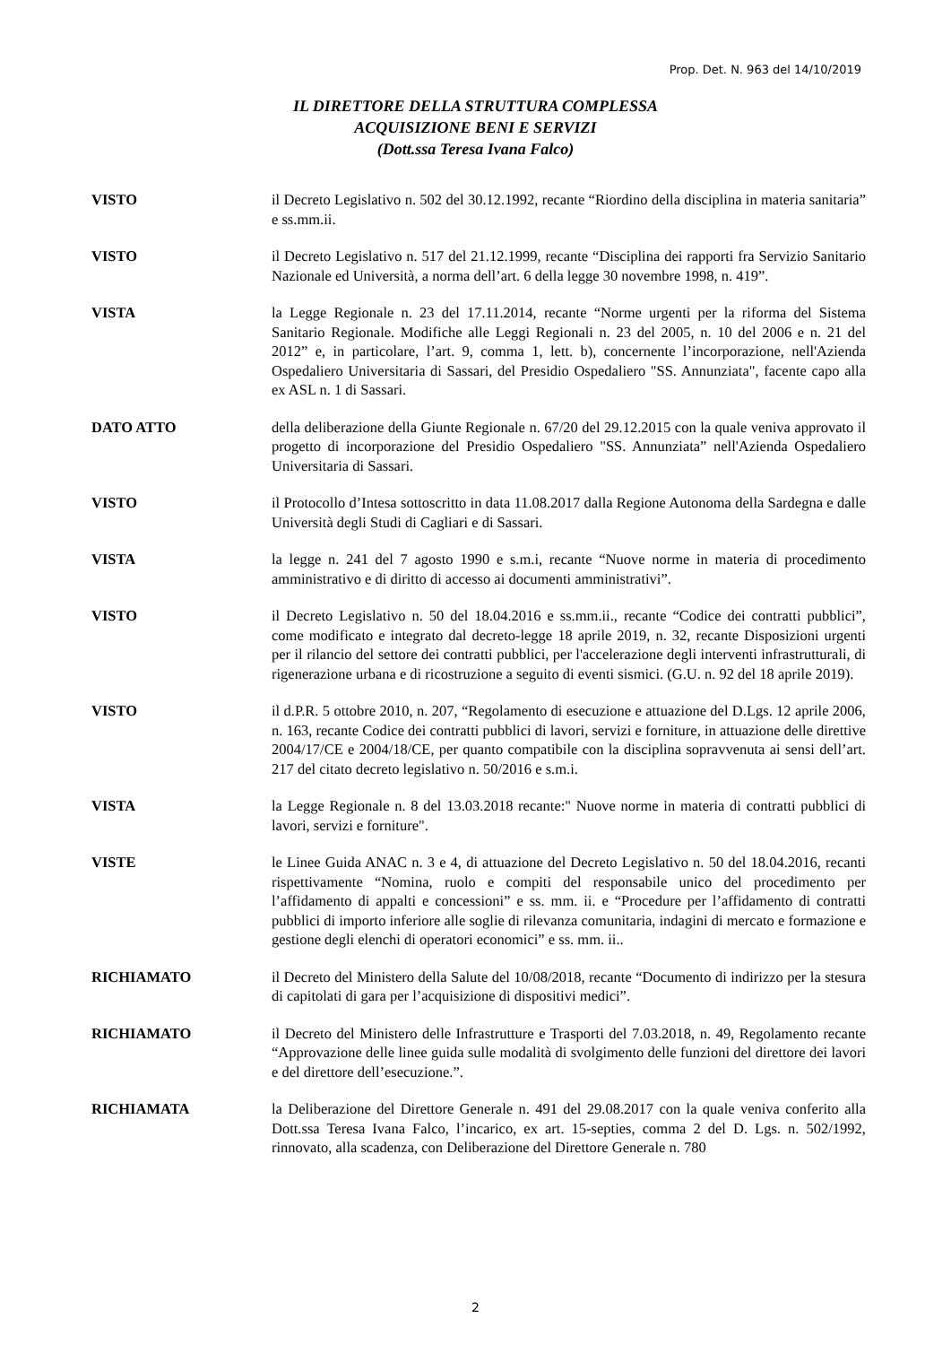Prop. Det. N. 963 del 14/10/2019
IL DIRETTORE DELLA STRUTTURA COMPLESSA
ACQUISIZIONE BENI E SERVIZI
(Dott.ssa Teresa Ivana Falco)
VISTO il Decreto Legislativo n. 502 del 30.12.1992, recante “Riordino della disciplina in materia sanitaria” e ss.mm.ii.
VISTO il Decreto Legislativo n. 517 del 21.12.1999, recante “Disciplina dei rapporti fra Servizio Sanitario Nazionale ed Università, a norma dell’art. 6 della legge 30 novembre 1998, n. 419”.
VISTA la Legge Regionale n. 23 del 17.11.2014, recante “Norme urgenti per la riforma del Sistema Sanitario Regionale. Modifiche alle Leggi Regionali n. 23 del 2005, n. 10 del 2006 e n. 21 del 2012” e, in particolare, l’art. 9, comma 1, lett. b), concernente l’incorporazione, nell'Azienda Ospedaliero Universitaria di Sassari, del Presidio Ospedaliero "SS. Annunziata", facente capo alla ex ASL n. 1 di Sassari.
DATO ATTO della deliberazione della Giunte Regionale n. 67/20 del 29.12.2015 con la quale veniva approvato il progetto di incorporazione del Presidio Ospedaliero "SS. Annunziata” nell'Azienda Ospedaliero Universitaria di Sassari.
VISTO il Protocollo d’Intesa sottoscritto in data 11.08.2017 dalla Regione Autonoma della Sardegna e dalle Università degli Studi di Cagliari e di Sassari.
VISTA la legge n. 241 del 7 agosto 1990 e s.m.i, recante “Nuove norme in materia di procedimento amministrativo e di diritto di accesso ai documenti amministrativi”.
VISTO il Decreto Legislativo n. 50 del 18.04.2016 e ss.mm.ii., recante “Codice dei contratti pubblici”, come modificato e integrato dal decreto-legge 18 aprile 2019, n. 32, recante Disposizioni urgenti per il rilancio del settore dei contratti pubblici, per l'accelerazione degli interventi infrastrutturali, di rigenerazione urbana e di ricostruzione a seguito di eventi sismici. (G.U. n. 92 del 18 aprile 2019).
VISTO il d.P.R. 5 ottobre 2010, n. 207, “Regolamento di esecuzione e attuazione del D.Lgs. 12 aprile 2006, n. 163, recante Codice dei contratti pubblici di lavori, servizi e forniture, in attuazione delle direttive 2004/17/CE e 2004/18/CE, per quanto compatibile con la disciplina sopravvenuta ai sensi dell’art. 217 del citato decreto legislativo n. 50/2016 e s.m.i.
VISTA la Legge Regionale n. 8 del 13.03.2018 recante:" Nuove norme in materia di contratti pubblici di lavori, servizi e forniture".
VISTE le Linee Guida ANAC n. 3 e 4, di attuazione del Decreto Legislativo n. 50 del 18.04.2016, recanti rispettivamente “Nomina, ruolo e compiti del responsabile unico del procedimento per l’affidamento di appalti e concessioni” e ss. mm. ii. e “Procedure per l’affidamento di contratti pubblici di importo inferiore alle soglie di rilevanza comunitaria, indagini di mercato e formazione e gestione degli elenchi di operatori economici” e ss. mm. ii..
RICHIAMATO il Decreto del Ministero della Salute del 10/08/2018, recante “Documento di indirizzo per la stesura di capitolati di gara per l’acquisizione di dispositivi medici”.
RICHIAMATO il Decreto del Ministero delle Infrastrutture e Trasporti del 7.03.2018, n. 49, Regolamento recante “Approvazione delle linee guida sulle modalità di svolgimento delle funzioni del direttore dei lavori e del direttore dell’esecuzione.”.
RICHIAMATA la Deliberazione del Direttore Generale n. 491 del 29.08.2017 con la quale veniva conferito alla Dott.ssa Teresa Ivana Falco, l’incarico, ex art. 15-septies, comma 2 del D. Lgs. n. 502/1992, rinnovato, alla scadenza, con Deliberazione del Direttore Generale n. 780
2